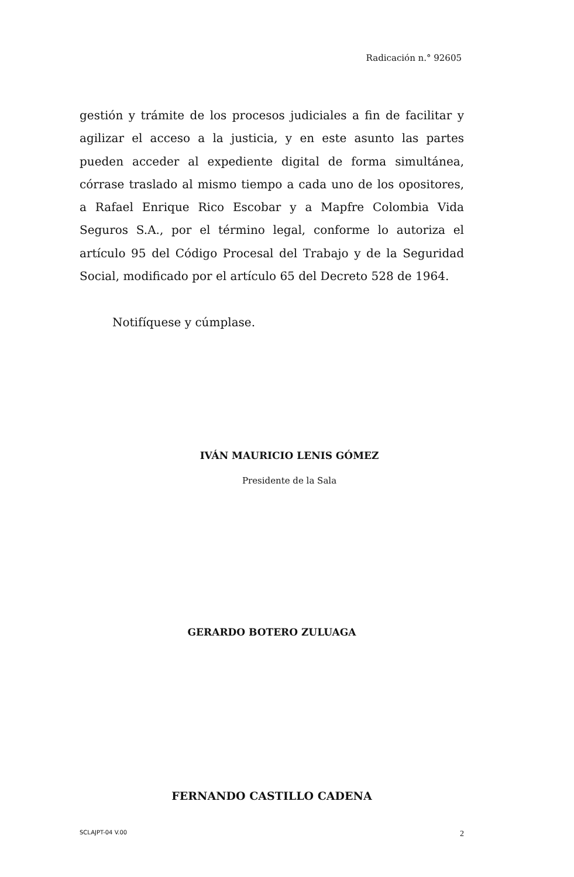Radicación n.° 92605
gestión y trámite de los procesos judiciales a fin de facilitar y agilizar el acceso a la justicia, y en este asunto las partes pueden acceder al expediente digital de forma simultánea, córrase traslado al mismo tiempo a cada uno de los opositores, a Rafael Enrique Rico Escobar y a Mapfre Colombia Vida Seguros S.A., por el término legal, conforme lo autoriza el artículo 95 del Código Procesal del Trabajo y de la Seguridad Social, modificado por el artículo 65 del Decreto 528 de 1964.
Notifíquese y cúmplase.
IVÁN MAURICIO LENIS GÓMEZ
Presidente de la Sala
GERARDO BOTERO ZULUAGA
FERNANDO CASTILLO CADENA
SCLAJPT-04 V.00 2